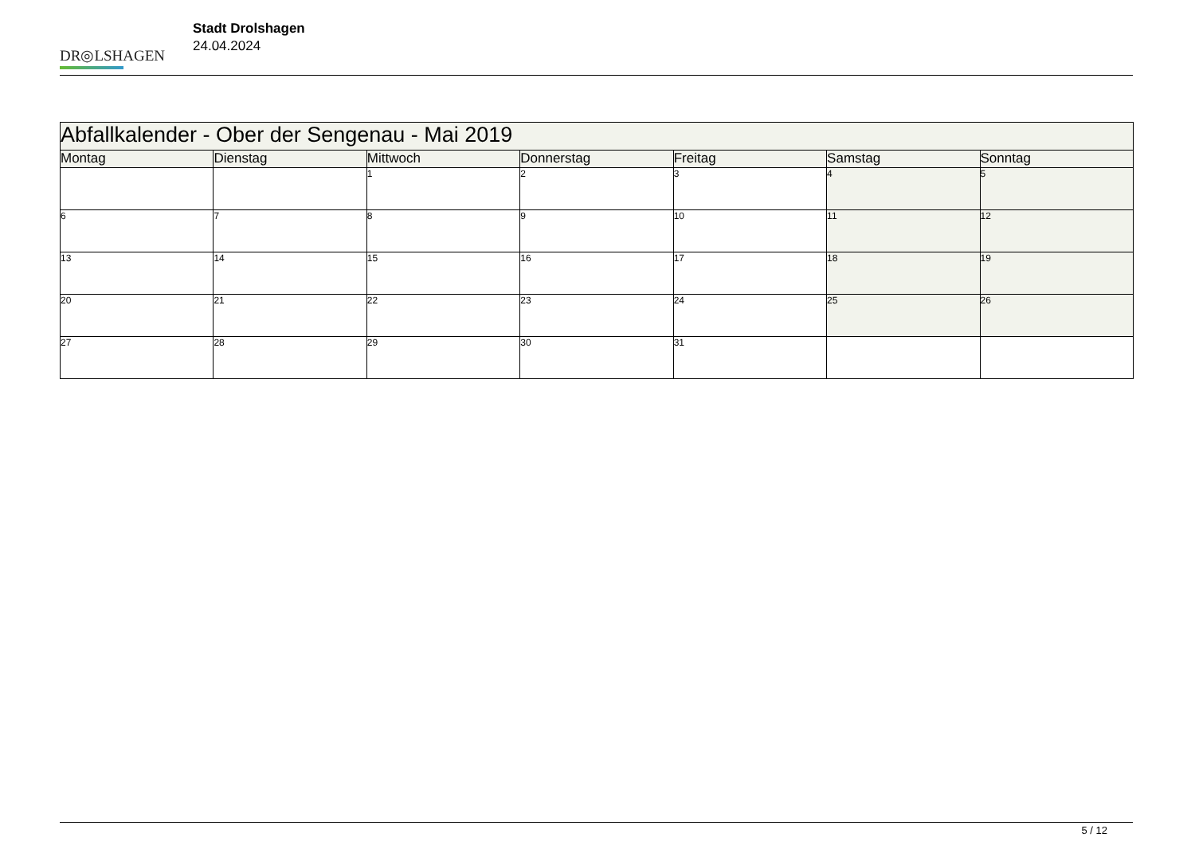DR◎LSHAGEN
Stadt Drolshagen
24.04.2024
| Abfallkalender - Ober der Sengenau - Mai 2019 | | | | | | |
| --- | --- | --- | --- | --- | --- | --- |
| Montag | Dienstag | Mittwoch | Donnerstag | Freitag | Samstag | Sonntag |
| | | 1 | 2 | 3 | 4 | 5 |
| 6 | 7 | 8 | 9 | 10 | 11 | 12 |
| 13 | 14 | 15 | 16 | 17 | 18 | 19 |
| 20 | 21 | 22 | 23 | 24 | 25 | 26 |
| 27 | 28 | 29 | 30 | 31 | | |
5 / 12